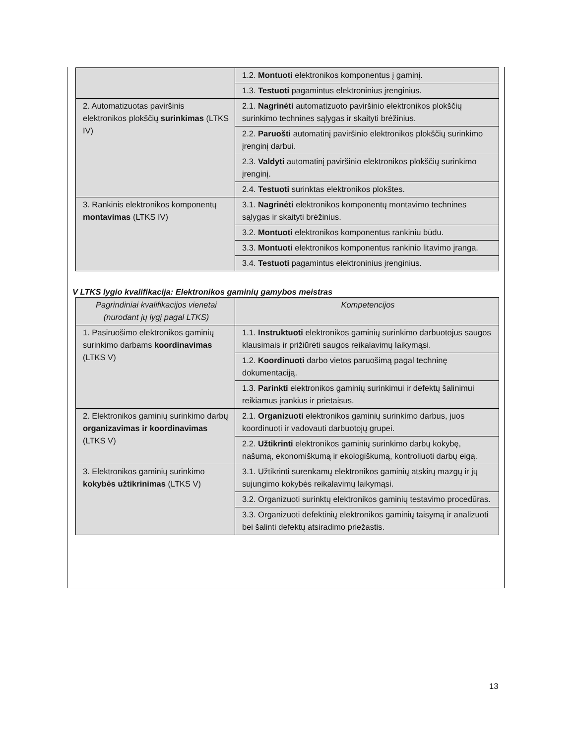| | 1.2. Montuoti elektronikos komponentus į gaminį. |
| | 1.3. Testuoti pagamintus elektroninius įrenginius. |
| 2. Automatizuotas paviršinis elektronikos plokščių surinkimas (LTKS IV) | 2.1. Nagrinėti automatizuoto paviršinio elektronikos plokščių surinkimo technines sąlygas ir skaityti brėžinius. |
| | 2.2. Paruošti automatinį paviršinio elektronikos plokščių surinkimo įrenginį darbui. |
| | 2.3. Valdyti automatinį paviršinio elektronikos plokščių surinkimo įrenginį. |
| | 2.4. Testuoti surinktas elektronikos plokštes. |
| 3. Rankinis elektronikos komponentų montavimas (LTKS IV) | 3.1. Nagrinėti elektronikos komponentų montavimo technines sąlygas ir skaityti brėžinius. |
| | 3.2. Montuoti elektronikos komponentus rankiniu būdu. |
| | 3.3. Montuoti elektronikos komponentus rankinio litavimo įranga. |
| | 3.4. Testuoti pagamintus elektroninius įrenginius. |
V LTKS lygio kvalifikacija: Elektronikos gaminių gamybos meistras
| Pagrindiniai kvalifikacijos vienetai (nurodant jų lygį pagal LTKS) | Kompetencijos |
| --- | --- |
| 1. Pasiruošimo elektronikos gaminių surinkimo darbams koordinavimas (LTKS V) | 1.1. Instruktuoti elektronikos gaminių surinkimo darbuotojus saugos klausimais ir prižiūrėti saugos reikalavimų laikymąsi. |
| | 1.2. Koordinuoti darbo vietos paruošimą pagal techninę dokumentaciją. |
| | 1.3. Parinkti elektronikos gaminių surinkimui ir defektų šalinimui reikiamus įrankius ir prietaisus. |
| 2. Elektronikos gaminių surinkimo darbų organizavimas ir koordinavimas (LTKS V) | 2.1. Organizuoti elektronikos gaminių surinkimo darbus, juos koordinuoti ir vadovauti darbuotojų grupei. |
| | 2.2. Užtikrinti elektronikos gaminių surinkimo darbų kokybę, našumą, ekonomiškumą ir ekologiškumą, kontroliuoti darbų eigą. |
| 3. Elektronikos gaminių surinkimo kokybės užtikrinimas (LTKS V) | 3.1. Užtikrinti surenkamų elektronikos gaminių atskirų mazgų ir jų sujungimo kokybės reikalavimų laikymąsi. |
| | 3.2. Organizuoti surinktų elektronikos gaminių testavimo procedūras. |
| | 3.3. Organizuoti defektinių elektronikos gaminių taisymą ir analizuoti bei šalinti defektų atsiradimo priežastis. |
13